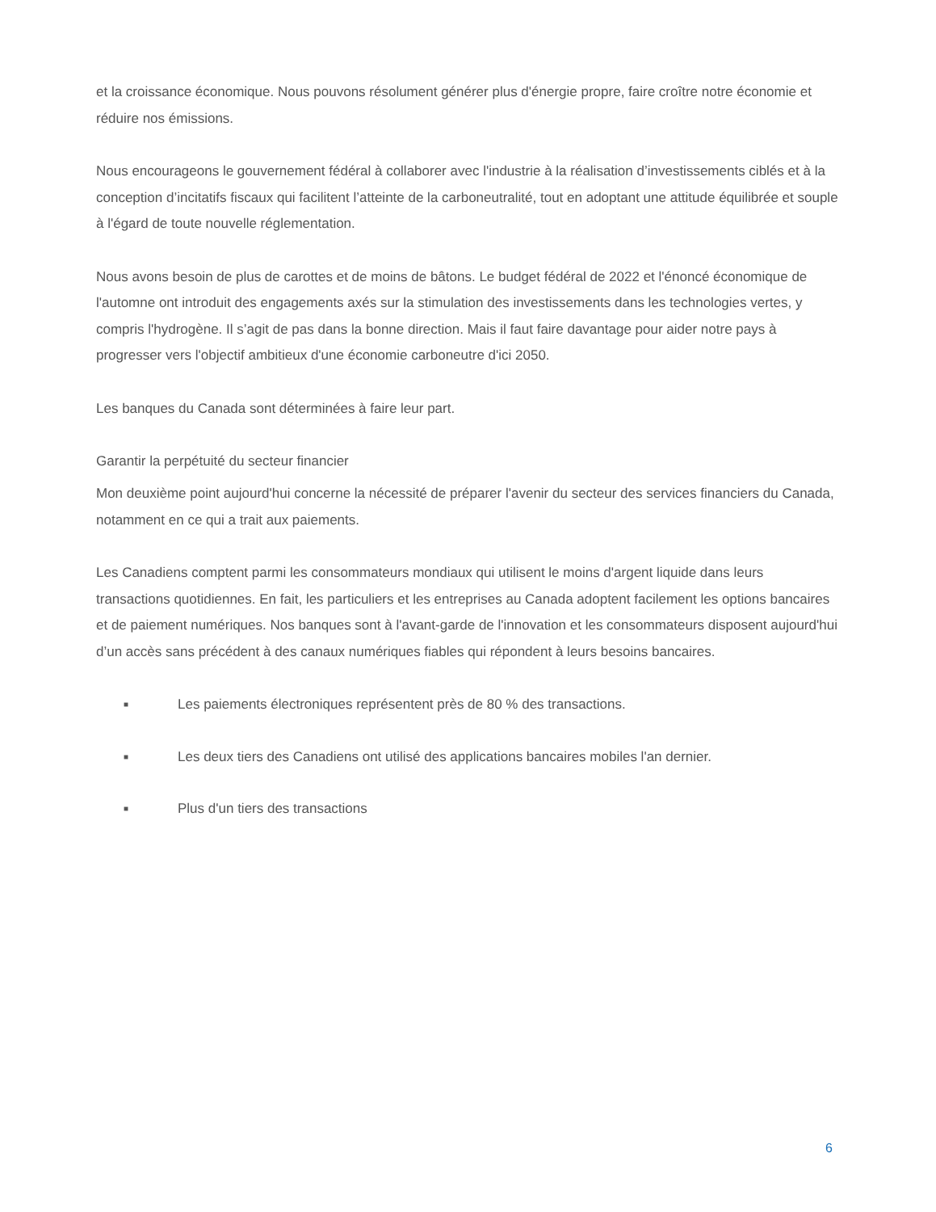et la croissance économique. Nous pouvons résolument générer plus d'énergie propre, faire croître notre économie et réduire nos émissions.
Nous encourageons le gouvernement fédéral à collaborer avec l'industrie à la réalisation d’investissements ciblés et à la conception d’incitatifs fiscaux qui facilitent l’atteinte de la carboneutralité, tout en adoptant une attitude équilibrée et souple à l'égard de toute nouvelle réglementation.
Nous avons besoin de plus de carottes et de moins de bâtons. Le budget fédéral de 2022 et l'énoncé économique de l'automne ont introduit des engagements axés sur la stimulation des investissements dans les technologies vertes, y compris l'hydrogène. Il s’agit de pas dans la bonne direction. Mais il faut faire davantage pour aider notre pays à progresser vers l'objectif ambitieux d'une économie carboneutre d'ici 2050.
Les banques du Canada sont déterminées à faire leur part.
Garantir la perpétuité du secteur financier
Mon deuxième point aujourd'hui concerne la nécessité de préparer l'avenir du secteur des services financiers du Canada, notamment en ce qui a trait aux paiements.
Les Canadiens comptent parmi les consommateurs mondiaux qui utilisent le moins d'argent liquide dans leurs transactions quotidiennes. En fait, les particuliers et les entreprises au Canada adoptent facilement les options bancaires et de paiement numériques. Nos banques sont à l'avant-garde de l'innovation et les consommateurs disposent aujourd'hui d’un accès sans précédent à des canaux numériques fiables qui répondent à leurs besoins bancaires.
■ Les paiements électroniques représentent près de 80 % des transactions.
■ Les deux tiers des Canadiens ont utilisé des applications bancaires mobiles l'an dernier.
■ Plus d'un tiers des transactions
6